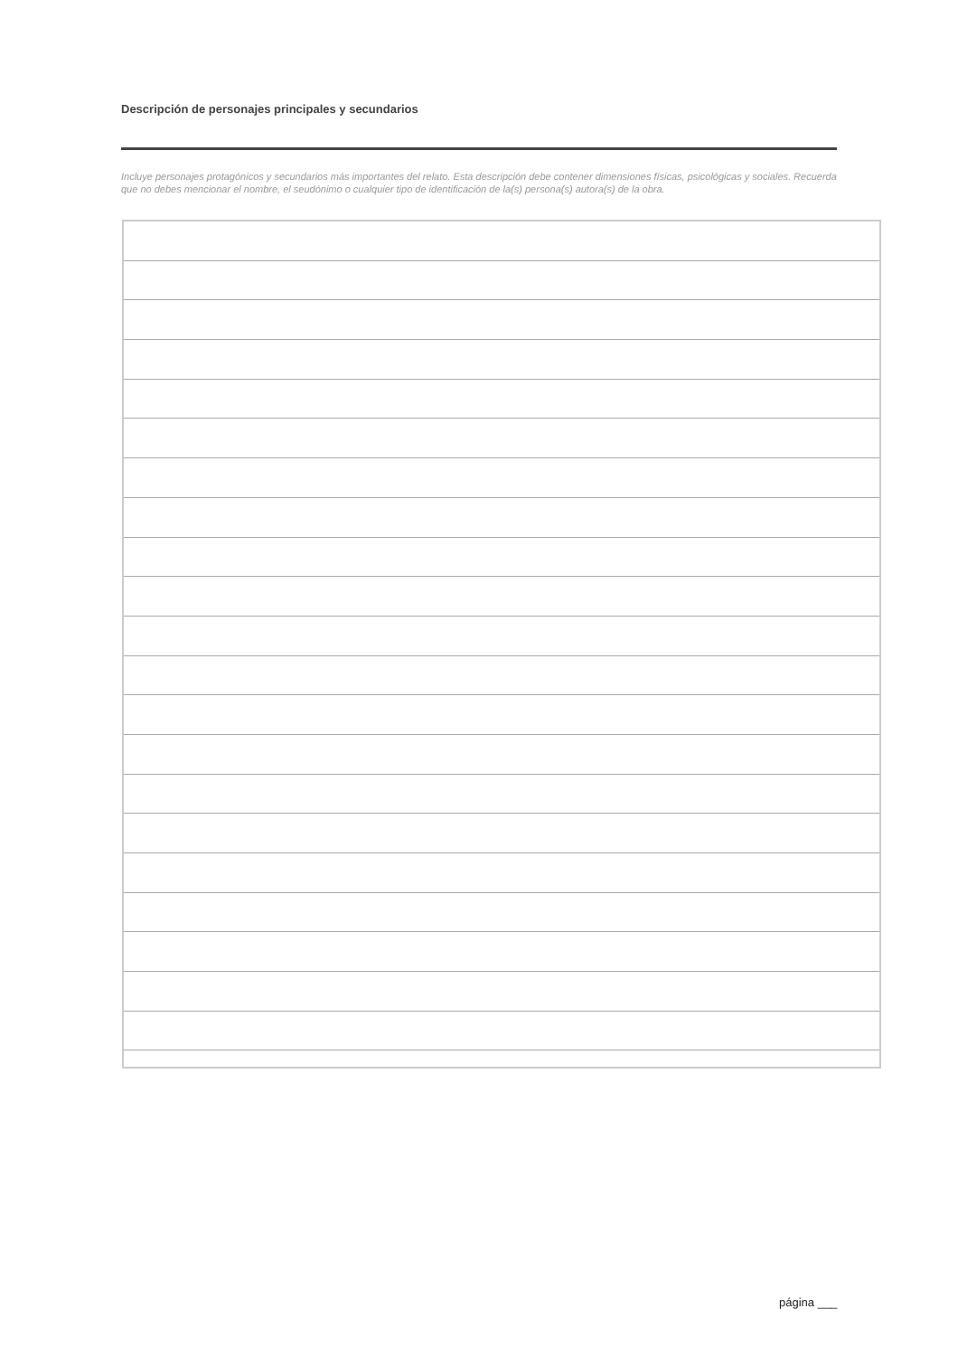Descripción de personajes principales y secundarios
Incluye personajes protagónicos y secundarios más importantes del relato. Esta descripción debe contener dimensiones físicas, psicológicas y sociales. Recuerda que no debes mencionar el nombre, el seudónimo o cualquier tipo de identificación de la(s) persona(s) autora(s) de la obra.
página ___